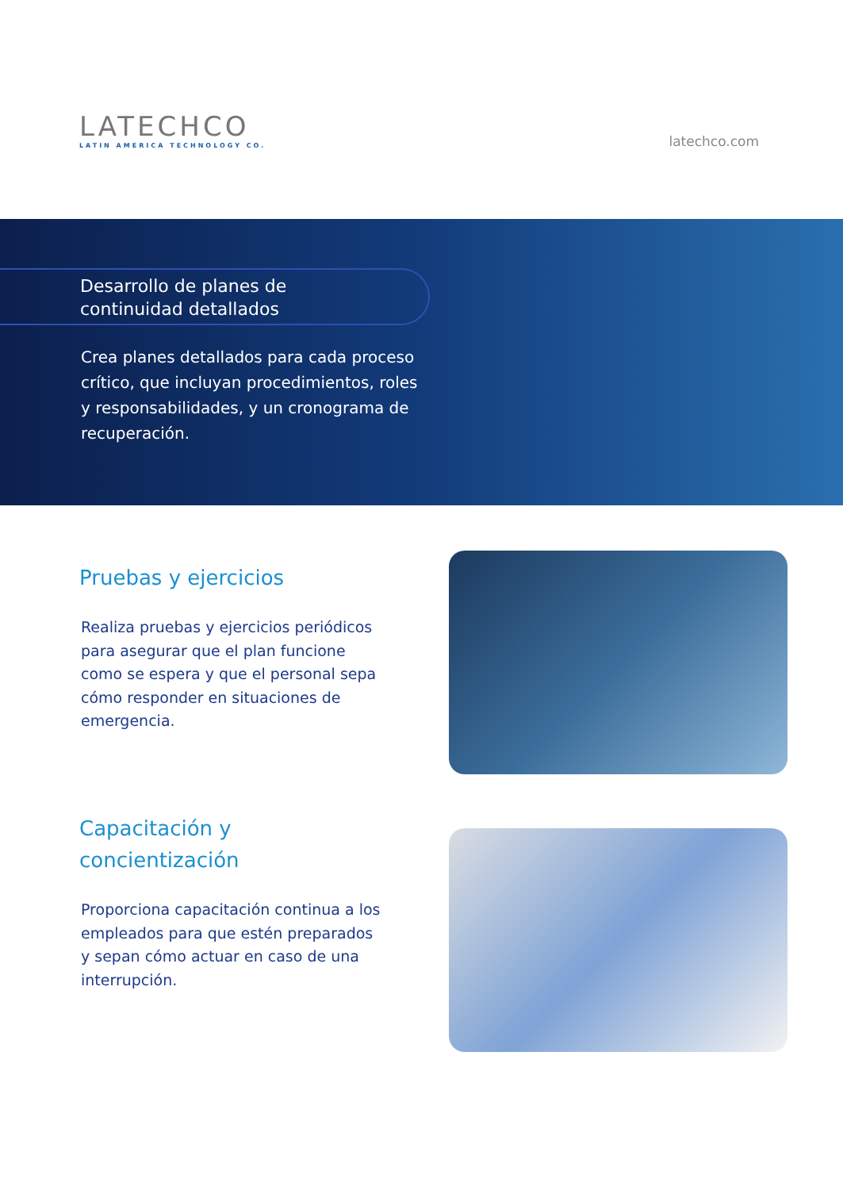LATECHCO
LATIN AMERICA TECHNOLOGY CO.
latechco.com
Desarrollo de planes de
continuidad detallados
Crea planes detallados para cada proceso crítico, que incluyan procedimientos, roles y responsabilidades, y un cronograma de recuperación.
Pruebas y ejercicios
Realiza pruebas y ejercicios periódicos para asegurar que el plan funcione como se espera y que el personal sepa cómo responder en situaciones de emergencia.
Capacitación y
concientización
Proporciona capacitación continua a los empleados para que estén preparados y sepan cómo actuar en caso de una interrupción.